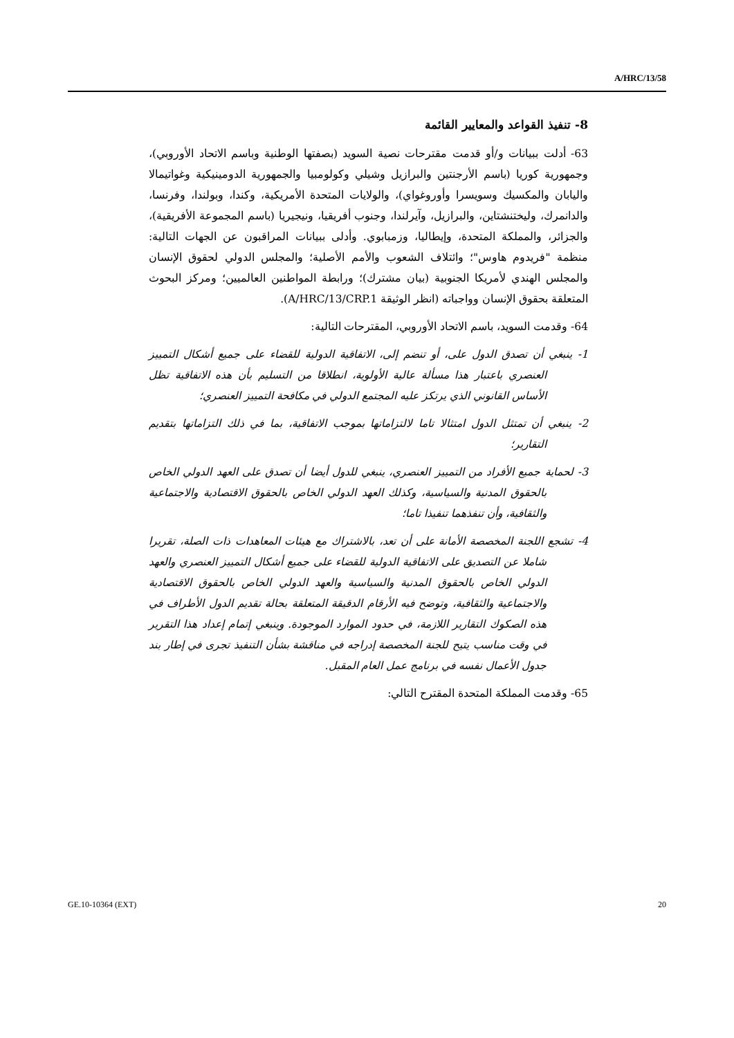A/HRC/13/58
8- تنفيذ القواعد والمعايير القائمة
63- أدلت ببيانات و/أو قدمت مقترحات نصية السويد (بصفتها الوطنية وباسم الاتحاد الأوروبي)، وجمهورية كوريا (باسم الأرجنتين والبرازيل وشيلي وكولومبيا والجمهورية الدومينيكية وغواتيمالا واليابان والمكسيك وسويسرا وأوروغواي)، والولايات المتحدة الأمريكية، وكندا، وبولندا، وفرنسا، والدانمرك، وليختنشتاين، والبرازيل، وآيرلندا، وجنوب أفريقيا، ونيجيريا (باسم المجموعة الأفريقية)، والجزائر، والمملكة المتحدة، وإيطاليا، وزمبابوي. وأدلى ببيانات المراقبون عن الجهات التالية: منظمة "فريدوم هاوس"؛ وائتلاف الشعوب والأمم الأصلية؛ والمجلس الدولي لحقوق الإنسان والمجلس الهندي لأمريكا الجنوبية (بيان مشترك)؛ ورابطة المواطنين العالميين؛ ومركز البحوث المتعلقة بحقوق الإنسان وواجباته (انظر الوثيقة A/HRC/13/CRP.1).
64- وقدمت السويد، باسم الاتحاد الأوروبي، المقترحات التالية:
1- ينبغي أن تصدق الدول على، أو تنضم إلى، الاتفاقية الدولية للقضاء على جميع أشكال التمييز العنصري باعتبار هذا مسألة عالية الأولوية، انطلاقا من التسليم بأن هذه الاتفاقية تظل الأساس القانوني الذي يرتكز عليه المجتمع الدولي في مكافحة التمييز العنصري؛
2- ينبغي أن تمتثل الدول امتثالا تاما لالتزاماتها بموجب الاتفاقية، بما في ذلك التزاماتها بتقديم التقارير؛
3- لحماية جميع الأفراد من التمييز العنصري، ينبغي للدول أيضا أن تصدق على العهد الدولي الخاص بالحقوق المدنية والسياسية، وكذلك العهد الدولي الخاص بالحقوق الاقتصادية والاجتماعية والثقافية، وأن تنفذهما تنفيذا تاما؛
4- تشجع اللجنة المخصصة الأمانة على أن تعد، بالاشتراك مع هيئات المعاهدات ذات الصلة، تقريرا شاملا عن التصديق على الاتفاقية الدولية للقضاء على جميع أشكال التمييز العنصري والعهد الدولي الخاص بالحقوق المدنية والسياسية والعهد الدولي الخاص بالحقوق الاقتصادية والاجتماعية والثقافية، وتوضح فيه الأرقام الدقيقة المتعلقة بحالة تقديم الدول الأطراف في هذه الصكوك التقارير اللازمة، في حدود الموارد الموجودة. وينبغي إتمام إعداد هذا التقرير في وقت مناسب يتيح للجنة المخصصة إدراجه في مناقشة بشأن التنفيذ تجرى في إطار بند جدول الأعمال نفسه في برنامج عمل العام المقبل.
65- وقدمت المملكة المتحدة المقترح التالي:
GE.10-10364 (EXT) 20